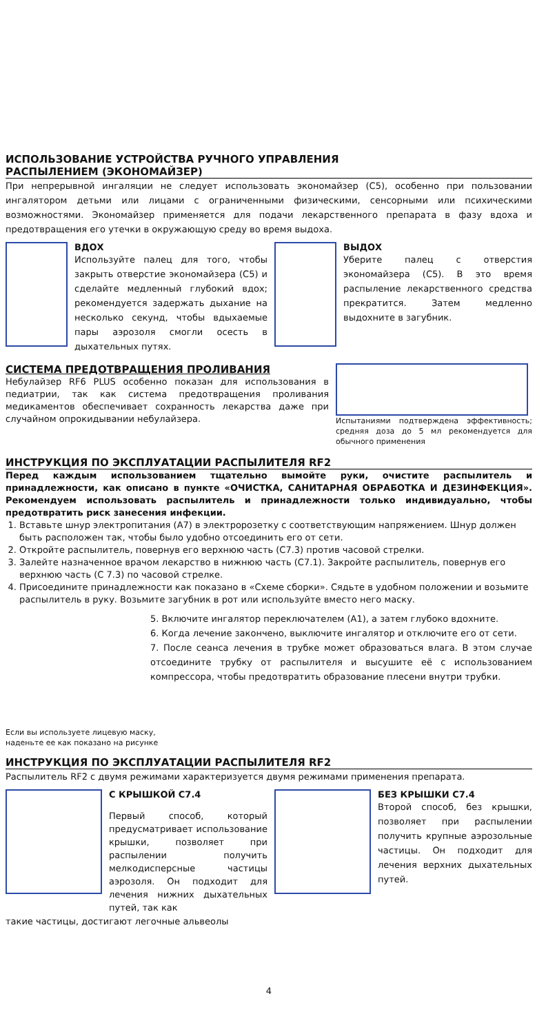ИСПОЛЬЗОВАНИЕ УСТРОЙСТВА РУЧНОГО УПРАВЛЕНИЯ
РАСПЫЛЕНИЕМ (ЭКОНОМАЙЗЕР)
При непрерывной ингаляции не следует использовать экономайзер (С5), особенно при пользовании ингалятором детьми или лицами с ограниченными физическими, сенсорными или психическими возможностями. Экономайзер применяется для подачи лекарственного препарата в фазу вдоха и предотвращения его утечки в окружающую среду во время выдоха.
ВДОХ
Используйте палец для того, чтобы закрыть отверстие экономайзера (С5) и сделайте медленный глубокий вдох; рекомендуется задержать дыхание на несколько секунд, чтобы вдыхаемые пары аэрозоля смогли осесть в дыхательных путях.
ВЫДОХ
Уберите палец с отверстия экономайзера (С5). В это время распыление лекарственного средства прекратится. Затем медленно выдохните в загубник.
СИСТЕМА ПРЕДОТВРАЩЕНИЯ ПРОЛИВАНИЯ
Небулайзер RF6 PLUS особенно показан для использования в педиатрии, так как система предотвращения проливания медикаментов обеспечивает сохранность лекарства даже при случайном опрокидывании небулайзера.
Испытаниями подтверждена эффективность; средняя доза до 5 мл рекомендуется для обычного применения
ИНСТРУКЦИЯ ПО ЭКСПЛУАТАЦИИ РАСПЫЛИТЕЛЯ RF2
Перед каждым использованием тщательно вымойте руки, очистите распылитель и принадлежности, как описано в пункте «ОЧИСТКА, САНИТАРНАЯ ОБРАБОТКА И ДЕЗИНФЕКЦИЯ». Рекомендуем использовать распылитель и принадлежности только индивидуально, чтобы предотвратить риск занесения инфекции.
1. Вставьте шнур электропитания (А7) в электророзетку с соответствующим напряжением. Шнур должен быть расположен так, чтобы было удобно отсоединить его от сети.
2. Откройте распылитель, повернув его верхнюю часть (С7.3) против часовой стрелки.
3. Залейте назначенное врачом лекарство в нижнюю часть (С7.1). Закройте распылитель, повернув его верхнюю часть (С 7.3) по часовой стрелке.
4. Присоедините принадлежности как показано в «Схеме сборки». Сядьте в удобном положении и возьмите распылитель в руку. Возьмите загубник в рот или используйте вместо него маску.
5. Включите ингалятор переключателем (А1), а затем глубоко вдохните.
6. Когда лечение закончено, выключите ингалятор и отключите его от сети.
7. После сеанса лечения в трубке может образоваться влага. В этом случае отсоедините трубку от распылителя и высушите её с использованием компрессора, чтобы предотвратить образование плесени внутри трубки.
Если вы используете лицевую маску,
наденьте ее как показано на рисунке
ИНСТРУКЦИЯ ПО ЭКСПЛУАТАЦИИ РАСПЫЛИТЕЛЯ RF2
Распылитель RF2 с двумя режимами характеризуется двумя режимами применения препарата.
С КРЫШКОЙ С7.4
Первый способ, который предусматривает использование крышки, позволяет при распылении получить мелкодисперсные частицы аэрозоля. Он подходит для лечения нижних дыхательных путей, так как
БЕЗ КРЫШКИ С7.4
Второй способ, без крышки, позволяет при распылении получить крупные аэрозольные частицы. Он подходит для лечения верхних дыхательных путей.
такие частицы, достигают легочные альвеолы
4